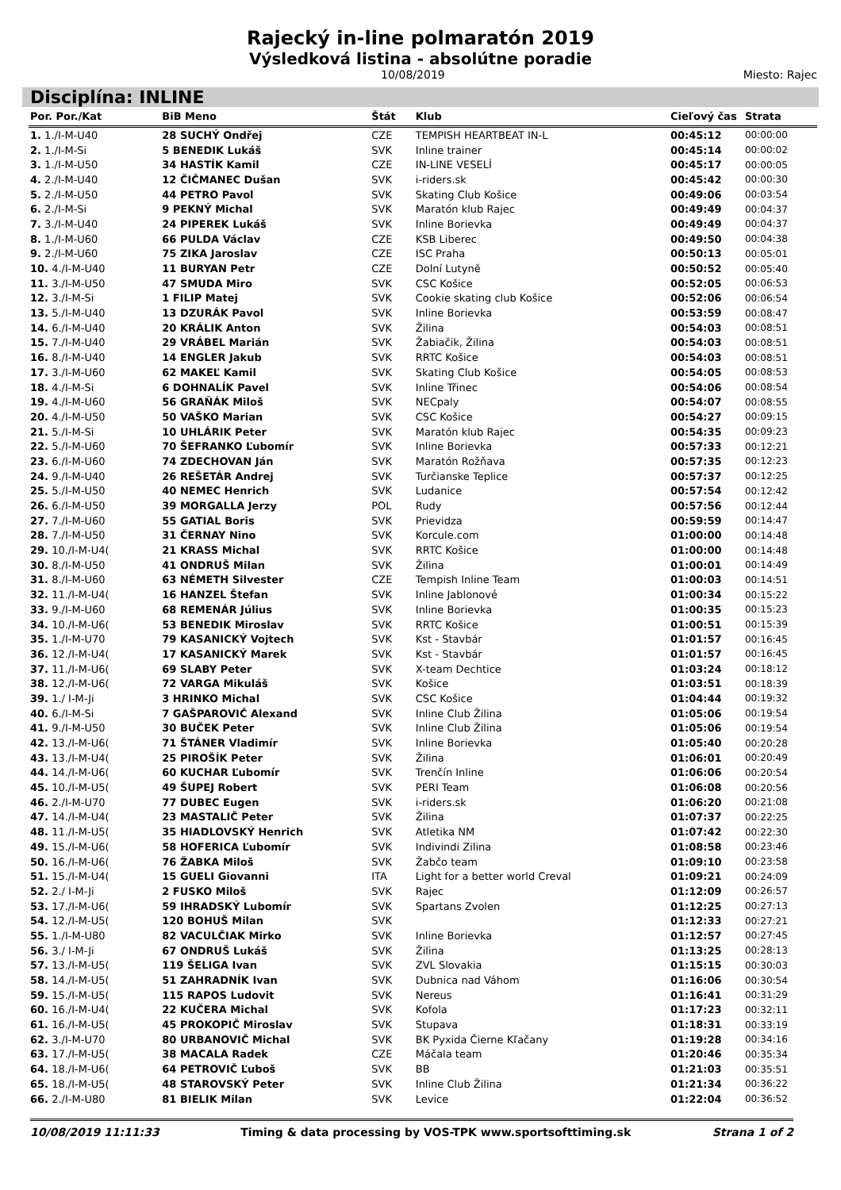Rajecký in-line polmaratón 2019
Výsledková listina - absolútne poradie
10/08/2019 Miesto: Rajec
Disciplína: INLINE
| Por. Por./Kat | BiB Meno | Štát | Klub | Cieľový čas | Strata |
| --- | --- | --- | --- | --- | --- |
| 1. 1./I-M-U40 | 28 SUCHÝ Ondřej | CZE | TEMPISH HEARTBEAT IN-L | 00:45:12 | 00:00:00 |
| 2. 1./I-M-Si | 5 BENEDIK Lukáš | SVK | Inline trainer | 00:45:14 | 00:00:02 |
| 3. 1./I-M-U50 | 34 HASTÍK Kamil | CZE | IN-LINE VESELÍ | 00:45:17 | 00:00:05 |
| 4. 2./I-M-U40 | 12 ČIČMANEC Dušan | SVK | i-riders.sk | 00:45:42 | 00:00:30 |
| 5. 2./I-M-U50 | 44 PETRO Pavol | SVK | Skating Club Košice | 00:49:06 | 00:03:54 |
| 6. 2./I-M-Si | 9 PEKNÝ Michal | SVK | Maratón klub Rajec | 00:49:49 | 00:04:37 |
| 7. 3./I-M-U40 | 24 PIPEREK Lukáš | SVK | Inline Borievka | 00:49:49 | 00:04:37 |
| 8. 1./I-M-U60 | 66 PULDA Václav | CZE | KSB Liberec | 00:49:50 | 00:04:38 |
| 9. 2./I-M-U60 | 75 ZIKA Jaroslav | CZE | ISC Praha | 00:50:13 | 00:05:01 |
| 10. 4./I-M-U40 | 11 BURYAN Petr | CZE | Dolní Lutyně | 00:50:52 | 00:05:40 |
| 11. 3./I-M-U50 | 47 SMUDA Miro | SVK | CSC Košice | 00:52:05 | 00:06:53 |
| 12. 3./I-M-Si | 1 FILIP Matej | SVK | Cookie skating club Košice | 00:52:06 | 00:06:54 |
| 13. 5./I-M-U40 | 13 DZURÁK Pavol | SVK | Inline Borievka | 00:53:59 | 00:08:47 |
| 14. 6./I-M-U40 | 20 KRÁLIK Anton | SVK | Žilina | 00:54:03 | 00:08:51 |
| 15. 7./I-M-U40 | 29 VRÁBEL Marián | SVK | Žabiačik, Žilina | 00:54:03 | 00:08:51 |
| 16. 8./I-M-U40 | 14 ENGLER Jakub | SVK | RRTC Košice | 00:54:03 | 00:08:51 |
| 17. 3./I-M-U60 | 62 MAKEĽ Kamil | SVK | Skating Club Košice | 00:54:05 | 00:08:53 |
| 18. 4./I-M-Si | 6 DOHNALÍK Pavel | SVK | Inline Třinec | 00:54:06 | 00:08:54 |
| 19. 4./I-M-U60 | 56 GRAŇÁK Miloš | SVK | NECpaly | 00:54:07 | 00:08:55 |
| 20. 4./I-M-U50 | 50 VAŠKO Marian | SVK | CSC Košice | 00:54:27 | 00:09:15 |
| 21. 5./I-M-Si | 10 UHLÁRIK Peter | SVK | Maratón klub Rajec | 00:54:35 | 00:09:23 |
| 22. 5./I-M-U60 | 70 ŠEFRANKO Ľubomír | SVK | Inline Borievka | 00:57:33 | 00:12:21 |
| 23. 6./I-M-U60 | 74 ZDECHOVAN Ján | SVK | Maratón Rožňava | 00:57:35 | 00:12:23 |
| 24. 9./I-M-U40 | 26 REŠETÁR Andrej | SVK | Turčianske Teplice | 00:57:37 | 00:12:25 |
| 25. 5./I-M-U50 | 40 NEMEC Henrich | SVK | Ludanice | 00:57:54 | 00:12:42 |
| 26. 6./I-M-U50 | 39 MORGALLA Jerzy | POL | Rudy | 00:57:56 | 00:12:44 |
| 27. 7./I-M-U60 | 55 GATIAL Boris | SVK | Prievidza | 00:59:59 | 00:14:47 |
| 28. 7./I-M-U50 | 31 ČERNAY Nino | SVK | Korcule.com | 01:00:00 | 00:14:48 |
| 29. 10./I-M-U4( | 21 KRASS Michal | SVK | RRTC Košice | 01:00:00 | 00:14:48 |
| 30. 8./I-M-U50 | 41 ONDRUŠ Milan | SVK | Žilina | 01:00:01 | 00:14:49 |
| 31. 8./I-M-U60 | 63 NÉMETH Silvester | CZE | Tempish Inline Team | 01:00:03 | 00:14:51 |
| 32. 11./I-M-U4( | 16 HANZEL Štefan | SVK | Inline Jablonové | 01:00:34 | 00:15:22 |
| 33. 9./I-M-U60 | 68 REMENÁR Július | SVK | Inline Borievka | 01:00:35 | 00:15:23 |
| 34. 10./I-M-U6( | 53 BENEDIK Miroslav | SVK | RRTC Košice | 01:00:51 | 00:15:39 |
| 35. 1./I-M-U70 | 79 KASANICKÝ Vojtech | SVK | Kst - Stavbár | 01:01:57 | 00:16:45 |
| 36. 12./I-M-U4( | 17 KASANICKÝ Marek | SVK | Kst - Stavbár | 01:01:57 | 00:16:45 |
| 37. 11./I-M-U6( | 69 SLABY Peter | SVK | X-team Dechtice | 01:03:24 | 00:18:12 |
| 38. 12./I-M-U6( | 72 VARGA Mikuláš | SVK | Košice | 01:03:51 | 00:18:39 |
| 39. 1./ I-M-Ji | 3 HRINKO Michal | SVK | CSC Košice | 01:04:44 | 00:19:32 |
| 40. 6./I-M-Si | 7 GAŠPAROVIČ Alexand | SVK | Inline Club Žilina | 01:05:06 | 00:19:54 |
| 41. 9./I-M-U50 | 30 BUČEK Peter | SVK | Inline Club Žilina | 01:05:06 | 00:19:54 |
| 42. 13./I-M-U6( | 71 ŠTÁNER Vladimír | SVK | Inline Borievka | 01:05:40 | 00:20:28 |
| 43. 13./I-M-U4( | 25 PIROŠÍK Peter | SVK | Žilina | 01:06:01 | 00:20:49 |
| 44. 14./I-M-U6( | 60 KUCHAR Ľubomír | SVK | Trenčín Inline | 01:06:06 | 00:20:54 |
| 45. 10./I-M-U5( | 49 ŠUPEJ Robert | SVK | PERI Team | 01:06:08 | 00:20:56 |
| 46. 2./I-M-U70 | 77 DUBEC Eugen | SVK | i-riders.sk | 01:06:20 | 00:21:08 |
| 47. 14./I-M-U4( | 23 MASTALIČ Peter | SVK | Žilina | 01:07:37 | 00:22:25 |
| 48. 11./I-M-U5( | 35 HIADLOVSKÝ Henrich | SVK | Atletika NM | 01:07:42 | 00:22:30 |
| 49. 15./I-M-U6( | 58 HOFERICA Ľubomír | SVK | Indivindi Zilina | 01:08:58 | 00:23:46 |
| 50. 16./I-M-U6( | 76 ŽABKA Miloš | SVK | Žabčo team | 01:09:10 | 00:23:58 |
| 51. 15./I-M-U4( | 15 GUELI Giovanni | ITA | Light for a better world Creval | 01:09:21 | 00:24:09 |
| 52. 2./ I-M-Ji | 2 FUSKO Miloš | SVK | Rajec | 01:12:09 | 00:26:57 |
| 53. 17./I-M-U6( | 59 IHRADSKÝ Lubomír | SVK | Spartans Zvolen | 01:12:25 | 00:27:13 |
| 54. 12./I-M-U5( | 120 BOHUŠ Milan | SVK | | 01:12:33 | 00:27:21 |
| 55. 1./I-M-U80 | 82 VACULČIAK Mirko | SVK | Inline Borievka | 01:12:57 | 00:27:45 |
| 56. 3./ I-M-Ji | 67 ONDRUŠ Lukáš | SVK | Žilina | 01:13:25 | 00:28:13 |
| 57. 13./I-M-U5( | 119 ŠELIGA Ivan | SVK | ZVL Slovakia | 01:15:15 | 00:30:03 |
| 58. 14./I-M-U5( | 51 ZAHRADNÍK Ivan | SVK | Dubnica nad Váhom | 01:16:06 | 00:30:54 |
| 59. 15./I-M-U5( | 115 RAPOS Ludovit | SVK | Nereus | 01:16:41 | 00:31:29 |
| 60. 16./I-M-U4( | 22 KUČERA Michal | SVK | Kofola | 01:17:23 | 00:32:11 |
| 61. 16./I-M-U5( | 45 PROKOPIČ Miroslav | SVK | Stupava | 01:18:31 | 00:33:19 |
| 62. 3./I-M-U70 | 80 URBANOVIČ Michal | SVK | BK Pyxida Čierne Kľačany | 01:19:28 | 00:34:16 |
| 63. 17./I-M-U5( | 38 MACALA Radek | CZE | Máčala team | 01:20:46 | 00:35:34 |
| 64. 18./I-M-U6( | 64 PETROVIČ Ľuboš | SVK | BB | 01:21:03 | 00:35:51 |
| 65. 18./I-M-U5( | 48 STAROVSKÝ Peter | SVK | Inline Club Žilina | 01:21:34 | 00:36:22 |
| 66. 2./I-M-U80 | 81 BIELIK Milan | SVK | Levice | 01:22:04 | 00:36:52 |
10/08/2019 11:11:33 Timing & data processing by VOS-TPK www.sportsofttiming.sk Strana 1 of 2